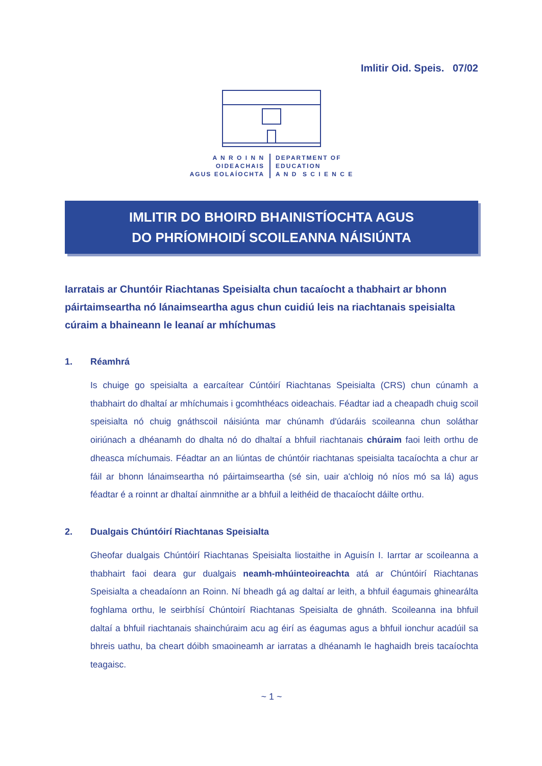Imlitir Oid. Speis. 07/02
A N R O I N N
OIDEACHAIS
AGUS EOLAÍOCHTA
DEPARTMENT OF
EDUCATION
A N D S C I E N C E
IMLITIR DO BHOIRD BHAINISTÍOCHTA AGUS
DO PHRÍOMHOIDÍ SCOILEANNA NÁISIÚNTA
Iarratais ar Chuntóir Riachtanas Speisialta chun tacaíocht a thabhairt ar bhonn páirtaimseartha nó lánaimseartha agus chun cuidiú leis na riachtanais speisialta cúraim a bhaineann le leanaí ar mhíchumas
1. Réamhrá
Is chuige go speisialta a earcaítear Cúntóirí Riachtanas Speisialta (CRS) chun cúnamh a thabhairt do dhaltaí ar mhíchumais i gcomhthéacs oideachais. Féadtar iad a cheapadh chuig scoil speisialta nó chuig gnáthscoil náisiúnta mar chúnamh d'údaráis scoileanna chun soláthar oiriúnach a dhéanamh do dhalta nó do dhaltaí a bhfuil riachtanais chúraim faoi leith orthu de dheasca míchumais. Féadtar an an liúntas de chúntóir riachtanas speisialta tacaíochta a chur ar fáil ar bhonn lánaimseartha nó páirtaimseartha (sé sin, uair a'chloig nó níos mó sa lá) agus féadtar é a roinnt ar dhaltaí ainmnithe ar a bhfuil a leithéid de thacaíocht dáilte orthu.
2. Dualgais Chúntóirí Riachtanas Speisialta
Gheofar dualgais Chúntóirí Riachtanas Speisialta liostaithe in Aguisín I. Iarrtar ar scoileanna a thabhairt faoi deara gur dualgais neamh-mhúinteoireachta atá ar Chúntóirí Riachtanas Speisialta a cheadaíonn an Roinn. Ní bheadh gá ag daltaí ar leith, a bhfuil éagumais ghinearálta foghlama orthu, le seirbhísí Chúntoirí Riachtanas Speisialta de ghnáth. Scoileanna ina bhfuil daltaí a bhfuil riachtanais shainchúraim acu ag éirí as éagumas agus a bhfuil ionchur acadúil sa bhreis uathu, ba cheart dóibh smaoineamh ar iarratas a dhéanamh le haghaidh breis tacaíochta teagaisc.
~ 1 ~